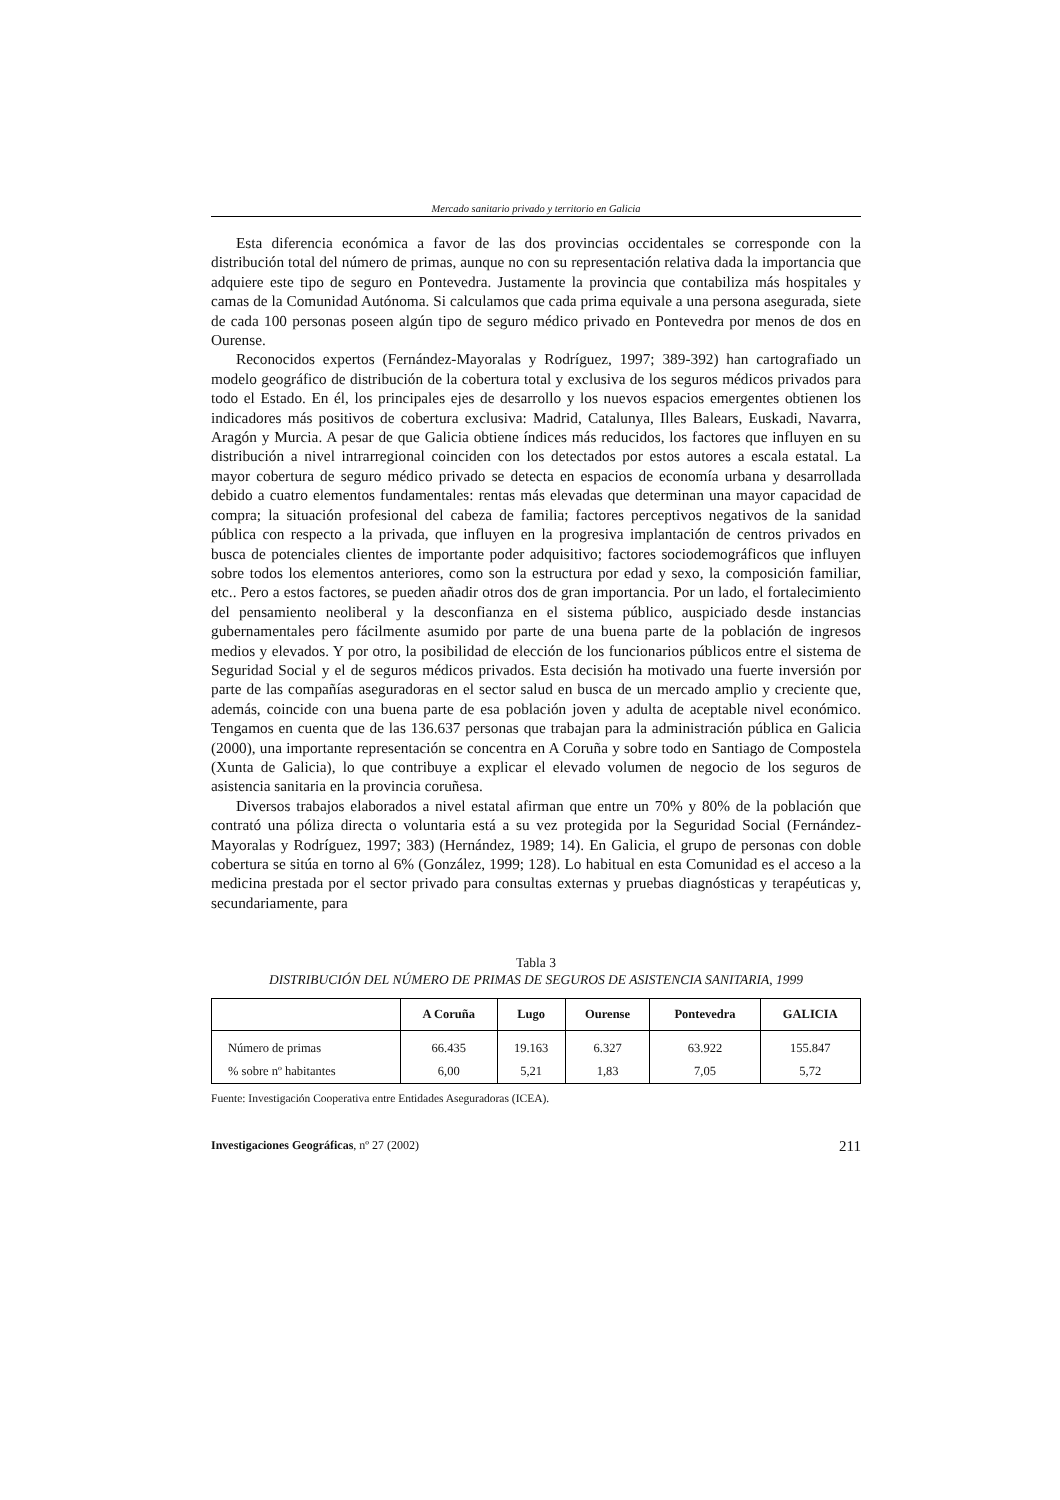Mercado sanitario privado y territorio en Galicia
Esta diferencia económica a favor de las dos provincias occidentales se corresponde con la distribución total del número de primas, aunque no con su representación relativa dada la importancia que adquiere este tipo de seguro en Pontevedra. Justamente la provincia que contabiliza más hospitales y camas de la Comunidad Autónoma. Si calculamos que cada prima equivale a una persona asegurada, siete de cada 100 personas poseen algún tipo de seguro médico privado en Pontevedra por menos de dos en Ourense.
Reconocidos expertos (Fernández-Mayoralas y Rodríguez, 1997; 389-392) han cartografiado un modelo geográfico de distribución de la cobertura total y exclusiva de los seguros médicos privados para todo el Estado. En él, los principales ejes de desarrollo y los nuevos espacios emergentes obtienen los indicadores más positivos de cobertura exclusiva: Madrid, Catalunya, Illes Balears, Euskadi, Navarra, Aragón y Murcia. A pesar de que Galicia obtiene índices más reducidos, los factores que influyen en su distribución a nivel intrarregional coinciden con los detectados por estos autores a escala estatal. La mayor cobertura de seguro médico privado se detecta en espacios de economía urbana y desarrollada debido a cuatro elementos fundamentales: rentas más elevadas que determinan una mayor capacidad de compra; la situación profesional del cabeza de familia; factores perceptivos negativos de la sanidad pública con respecto a la privada, que influyen en la progresiva implantación de centros privados en busca de potenciales clientes de importante poder adquisitivo; factores sociodemográficos que influyen sobre todos los elementos anteriores, como son la estructura por edad y sexo, la composición familiar, etc.. Pero a estos factores, se pueden añadir otros dos de gran importancia. Por un lado, el fortalecimiento del pensamiento neoliberal y la desconfianza en el sistema público, auspiciado desde instancias gubernamentales pero fácilmente asumido por parte de una buena parte de la población de ingresos medios y elevados. Y por otro, la posibilidad de elección de los funcionarios públicos entre el sistema de Seguridad Social y el de seguros médicos privados. Esta decisión ha motivado una fuerte inversión por parte de las compañías aseguradoras en el sector salud en busca de un mercado amplio y creciente que, además, coincide con una buena parte de esa población joven y adulta de aceptable nivel económico. Tengamos en cuenta que de las 136.637 personas que trabajan para la administración pública en Galicia (2000), una importante representación se concentra en A Coruña y sobre todo en Santiago de Compostela (Xunta de Galicia), lo que contribuye a explicar el elevado volumen de negocio de los seguros de asistencia sanitaria en la provincia coruñesa.
Diversos trabajos elaborados a nivel estatal afirman que entre un 70% y 80% de la población que contrató una póliza directa o voluntaria está a su vez protegida por la Seguridad Social (Fernández-Mayoralas y Rodríguez, 1997; 383) (Hernández, 1989; 14). En Galicia, el grupo de personas con doble cobertura se sitúa en torno al 6% (González, 1999; 128). Lo habitual en esta Comunidad es el acceso a la medicina prestada por el sector privado para consultas externas y pruebas diagnósticas y terapéuticas y, secundariamente, para
Tabla 3
DISTRIBUCIÓN DEL NÚMERO DE PRIMAS DE SEGUROS DE ASISTENCIA SANITARIA, 1999
| | A Coruña | Lugo | Ourense | Pontevedra | GALICIA |
| --- | --- | --- | --- | --- | --- |
| Número de primas | 66.435 | 19.163 | 6.327 | 63.922 | 155.847 |
| % sobre nº habitantes | 6,00 | 5,21 | 1,83 | 7,05 | 5,72 |
Fuente: Investigación Cooperativa entre Entidades Aseguradoras (ICEA).
Investigaciones Geográficas, nº 27 (2002) 211